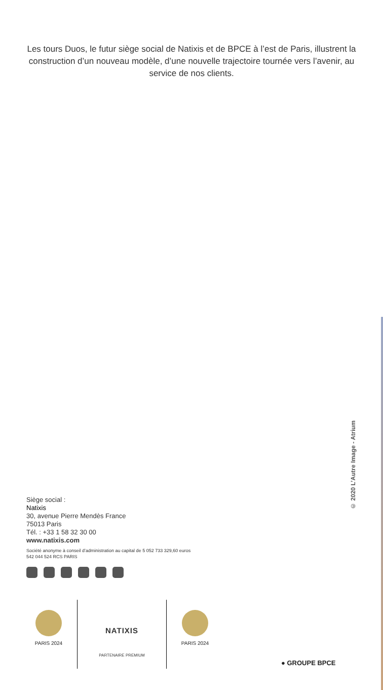Les tours Duos, le futur siège social de Natixis et de BPCE à l’est de Paris, illustrent la construction d’un nouveau modèle, d’une nouvelle trajectoire tournée vers l’avenir, au service de nos clients.
© 2020 L’Autre Image - Atrium
Siège social :
Natixis
30, avenue Pierre Mendès France
75013 Paris
Tél. : +33 1 58 32 30 00
www.natixis.com
Société anonyme à conseil d’administration au capital de 5 052 733 329,60 euros
542 044 524 RCS PARIS
PARIS 2024
NATIXIS
PARTENAIRE PREMIUM
PARIS 2024
● GROUPE BPCE